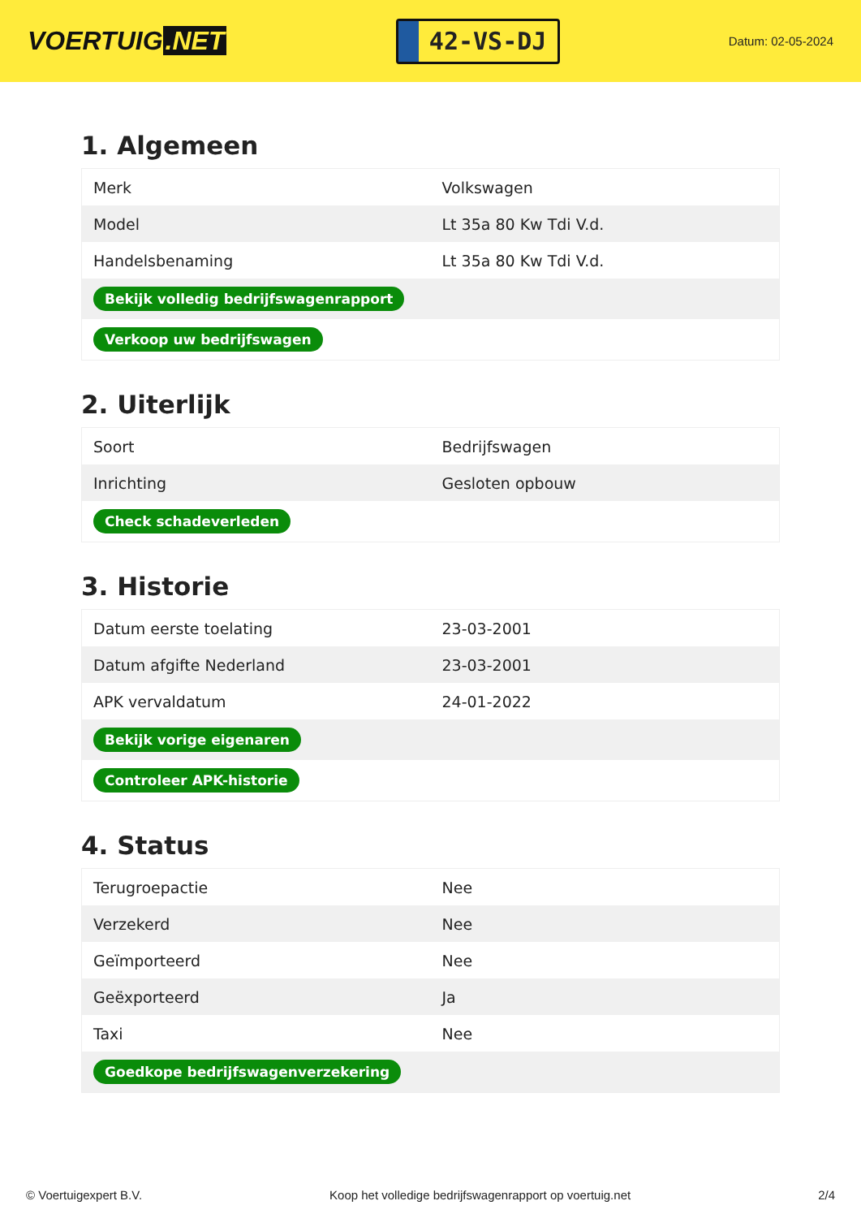VOERTUIG.NET
42-VS-DJ
Datum: 02-05-2024
1. Algemeen
| Merk | Volkswagen |
| Model | Lt 35a 80 Kw Tdi V.d. |
| Handelsbenaming | Lt 35a 80 Kw Tdi V.d. |
| Bekijk volledig bedrijfswagenrapport | |
| Verkoop uw bedrijfswagen | |
2. Uiterlijk
| Soort | Bedrijfswagen |
| Inrichting | Gesloten opbouw |
| Check schadeverleden | |
3. Historie
| Datum eerste toelating | 23-03-2001 |
| Datum afgifte Nederland | 23-03-2001 |
| APK vervaldatum | 24-01-2022 |
| Bekijk vorige eigenaren | |
| Controleer APK-historie | |
4. Status
| Terugroepactie | Nee |
| Verzekerd | Nee |
| Geïmporteerd | Nee |
| Geëxporteerd | Ja |
| Taxi | Nee |
| Goedkope bedrijfswagenverzekering | |
© Voertuigexpert B.V. Koop het volledige bedrijfswagenrapport op voertuig.net 2/4